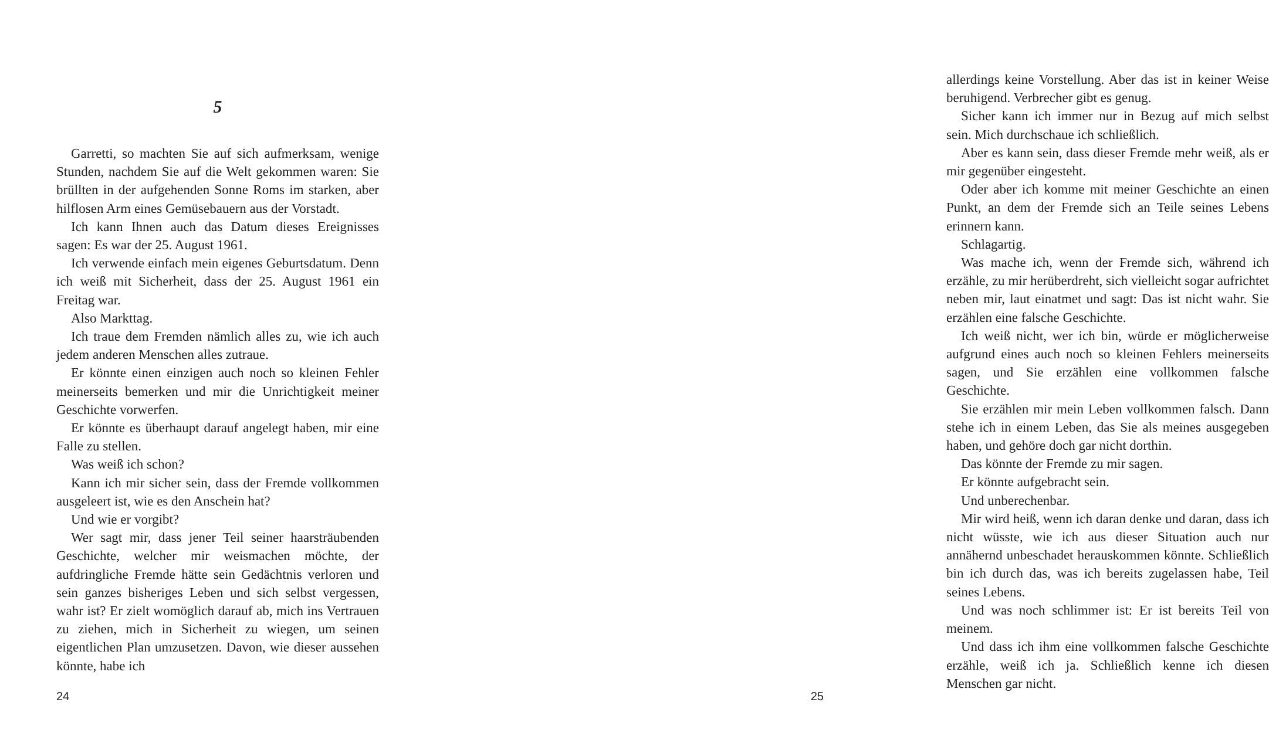5
Garretti, so machten Sie auf sich aufmerksam, wenige Stunden, nachdem Sie auf die Welt gekommen waren: Sie brüllten in der aufgehenden Sonne Roms im starken, aber hilflosen Arm eines Gemüsebauern aus der Vorstadt.
Ich kann Ihnen auch das Datum dieses Ereignisses sagen: Es war der 25. August 1961.
Ich verwende einfach mein eigenes Geburtsdatum. Denn ich weiß mit Sicherheit, dass der 25. August 1961 ein Freitag war.
Also Markttag.
Ich traue dem Fremden nämlich alles zu, wie ich auch jedem anderen Menschen alles zutraue.
Er könnte einen einzigen auch noch so kleinen Fehler meinerseits bemerken und mir die Unrichtigkeit meiner Geschichte vorwerfen.
Er könnte es überhaupt darauf angelegt haben, mir eine Falle zu stellen.
Was weiß ich schon?
Kann ich mir sicher sein, dass der Fremde vollkommen ausgeleert ist, wie es den Anschein hat?
Und wie er vorgibt?
Wer sagt mir, dass jener Teil seiner haarsträubenden Geschichte, welcher mir weismachen möchte, der aufdringliche Fremde hätte sein Gedächtnis verloren und sein ganzes bisheriges Leben und sich selbst vergessen, wahr ist? Er zielt womöglich darauf ab, mich ins Vertrauen zu ziehen, mich in Sicherheit zu wiegen, um seinen eigentlichen Plan umzusetzen. Davon, wie dieser aussehen könnte, habe ich
24
allerdings keine Vorstellung. Aber das ist in keiner Weise beruhigend. Verbrecher gibt es genug.
Sicher kann ich immer nur in Bezug auf mich selbst sein. Mich durchschaue ich schließlich.
Aber es kann sein, dass dieser Fremde mehr weiß, als er mir gegenüber eingesteht.
Oder aber ich komme mit meiner Geschichte an einen Punkt, an dem der Fremde sich an Teile seines Lebens erinnern kann.
Schlagartig.
Was mache ich, wenn der Fremde sich, während ich erzähle, zu mir herüberdreht, sich vielleicht sogar aufrichtet neben mir, laut einatmet und sagt: Das ist nicht wahr. Sie erzählen eine falsche Geschichte.
Ich weiß nicht, wer ich bin, würde er möglicherweise aufgrund eines auch noch so kleinen Fehlers meinerseits sagen, und Sie erzählen eine vollkommen falsche Geschichte.
Sie erzählen mir mein Leben vollkommen falsch. Dann stehe ich in einem Leben, das Sie als meines ausgegeben haben, und gehöre doch gar nicht dorthin.
Das könnte der Fremde zu mir sagen.
Er könnte aufgebracht sein.
Und unberechenbar.
Mir wird heiß, wenn ich daran denke und daran, dass ich nicht wüsste, wie ich aus dieser Situation auch nur annähernd unbeschadet herauskommen könnte. Schließlich bin ich durch das, was ich bereits zugelassen habe, Teil seines Lebens.
Und was noch schlimmer ist: Er ist bereits Teil von meinem.
Und dass ich ihm eine vollkommen falsche Geschichte erzähle, weiß ich ja. Schließlich kenne ich diesen Menschen gar nicht.
25